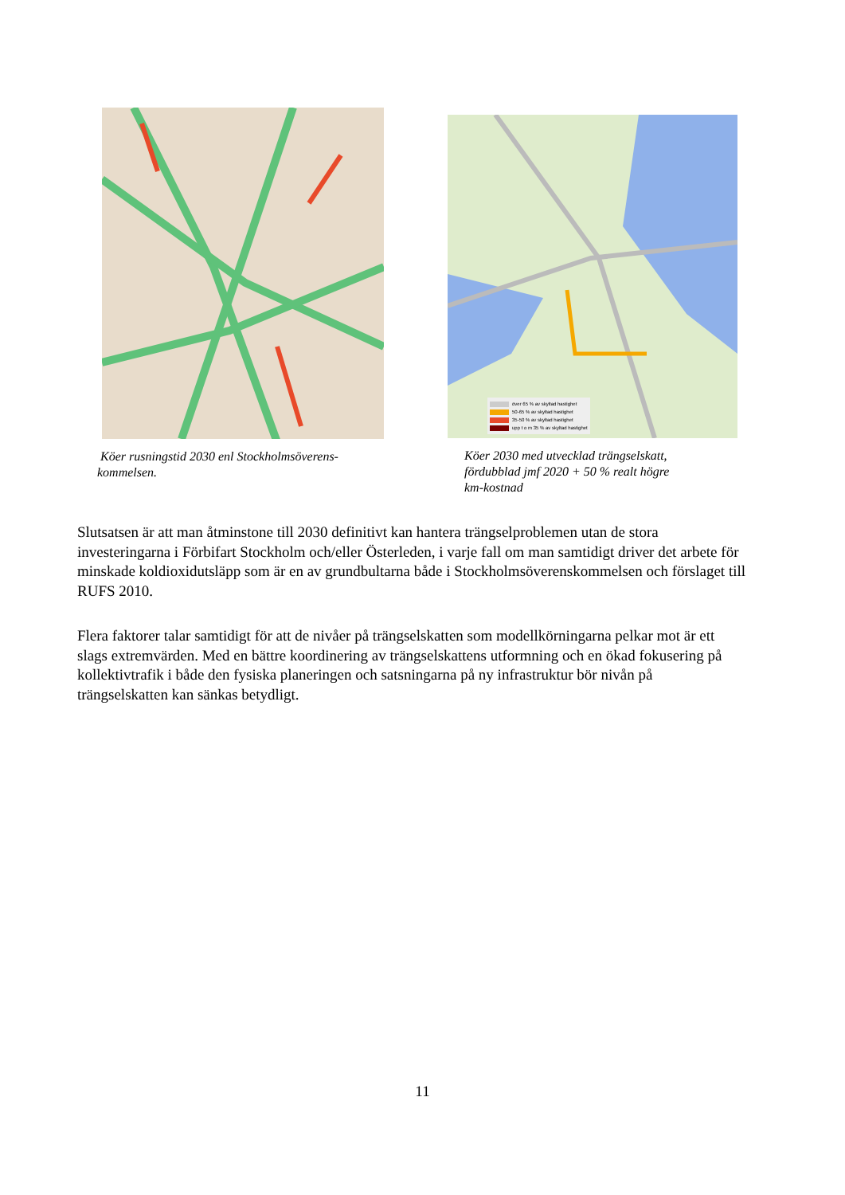Köer rusningstid 2030 enl Stockholmsöverens-
kommelsen.
över 65 % av skyltad hastighet
50-65 % av skyltad hastighet
35-50 % av skyltad hastighet
upp t o m 35 % av skyltad hastighet
Köer 2030 med utvecklad trängselskatt,
fördubblad jmf 2020 + 50 % realt högre
km-kostnad
Slutsatsen är att man åtminstone till 2030 definitivt kan hantera trängselproblemen utan de stora investeringarna i Förbifart Stockholm och/eller Österleden, i varje fall om man samtidigt driver det arbete för minskade koldioxidutsläpp som är en av grundbultarna både i Stockholmsöverenskommelsen och förslaget till RUFS 2010.
Flera faktorer talar samtidigt för att de nivåer på trängselskatten som modellkörningarna pelkar mot är ett slags extremvärden. Med en bättre koordinering av trängselskattens utformning och en ökad fokusering på kollektivtrafik i både den fysiska planeringen och satsningarna på ny infrastruktur bör nivån på trängselskatten kan sänkas betydligt.
11